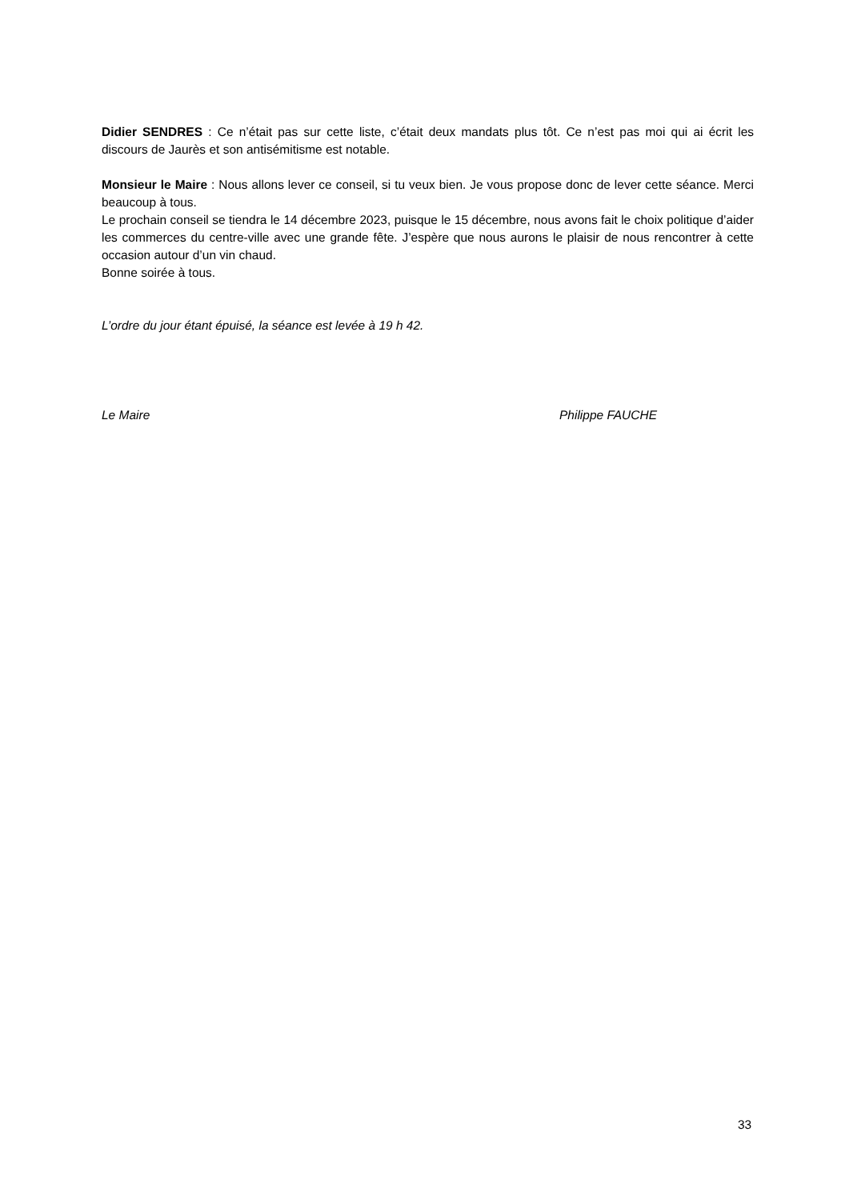Didier SENDRES : Ce n’était pas sur cette liste, c’était deux mandats plus tôt. Ce n’est pas moi qui ai écrit les discours de Jaurès et son antisémitisme est notable.
Monsieur le Maire : Nous allons lever ce conseil, si tu veux bien. Je vous propose donc de lever cette séance. Merci beaucoup à tous.
Le prochain conseil se tiendra le 14 décembre 2023, puisque le 15 décembre, nous avons fait le choix politique d’aider les commerces du centre-ville avec une grande fête. J’espère que nous aurons le plaisir de nous rencontrer à cette occasion autour d’un vin chaud.
Bonne soirée à tous.
L’ordre du jour étant épuisé, la séance est levée à 19 h 42.
Le Maire Philippe FAUCHE
33